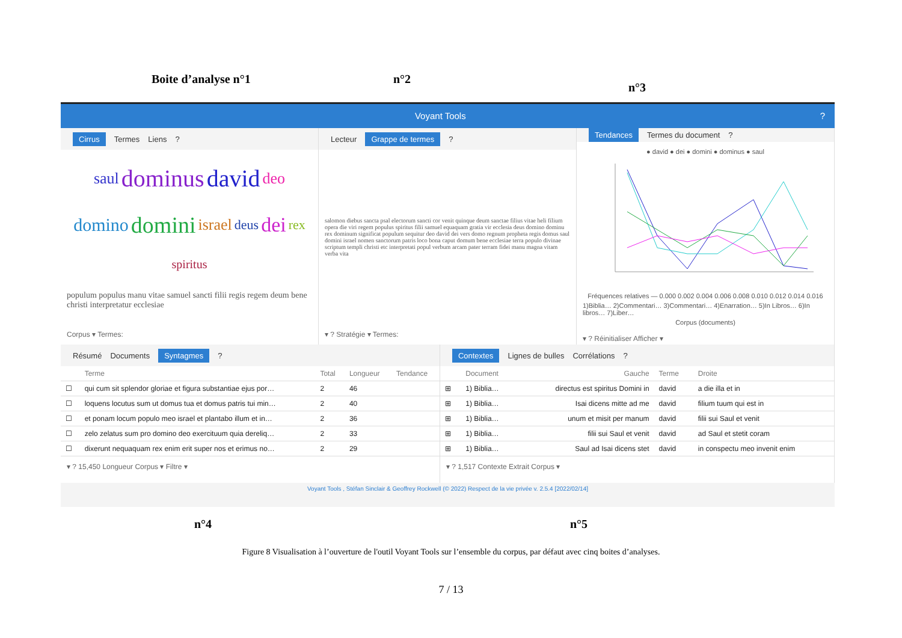Boite d’analyse n°1 n°2
n°3
Voyant Tools ?
Cirrus Termes Liens?
saul dominus david deo domino domini israel deus dei rex spiritus populum populus manu vitae samuel sancti filii regis regem deum bene christi interpretatur ecclesiae
Corpus ▾ Termes:
Lecteur Grappe de termes?
salomon diebus sancta psal electorum sancti cor venit quinque deum sanctae filius vitae heli filium opera die viri regem populus spiritus filii samuel equaquam gratia vir ecclesia deus domino dominu rex dominum significat populum sequitur deo david dei vers domo regnum propheta regis domus saul domini israel nomen sanctorum patris loco bona caput domum bene ecclesiae terra populo divinae scriptum templi christi etc interpretati popul verbum arcam pater terram fidei manu magna vitam verba vita
▾ ? Stratégie ▾ Termes:
Tendances Termes du document?
● david ● dei ● domini ● dominus ● saul
Fréquences relatives — 0.000 0.002 0.004 0.006 0.008 0.010 0.012 0.014 0.016
1)Biblia… 2)Commentari… 3)Commentari… 4)Enarration… 5)In Libros… 6)In libros… 7)Liber…
Corpus (documents)
▾ ? Réinitialiser Afficher ▾
Résumé Documents Syntagmes?
| | Terme | Total | Longueur | Tendance |
| --- | --- | --- | --- | --- |
| ☐ | qui cum sit splendor gloriae et figura substantiae ejus por… | 2 | 46 | |
| ☐ | loquens locutus sum ut domus tua et domus patris tui min… | 2 | 40 | |
| ☐ | et ponam locum populo meo israel et plantabo illum et in… | 2 | 36 | |
| ☐ | zelo zelatus sum pro domino deo exercituum quia dereliq… | 2 | 33 | |
| ☐ | dixerunt nequaquam rex enim erit super nos et erimus no… | 2 | 29 | |
▾ ? 15,450 Longueur Corpus ▾ Filtre ▾
Contextes Lignes de bulles Corrélations?
| | Document | Gauche | Terme | Droite |
| --- | --- | --- | --- | --- |
| ⊞ | 1) Biblia… | directus est spiritus Domini in | david | a die illa et in |
| ⊞ | 1) Biblia… | Isai dicens mitte ad me | david | filium tuum qui est in |
| ⊞ | 1) Biblia… | unum et misit per manum | david | filii sui Saul et venit |
| ⊞ | 1) Biblia… | filii sui Saul et venit | david | ad Saul et stetit coram |
| ⊞ | 1) Biblia… | Saul ad Isai dicens stet | david | in conspectu meo invenit enim |
▾ ? 1,517 Contexte Extrait Corpus ▾
Voyant Tools , Stéfan Sinclair & Geoffrey Rockwell (© 2022) Respect de la vie privée v. 2.5.4 [2022/02/14]
n°4 n°5
Figure 8 Visualisation à l’ouverture de l'outil Voyant Tools sur l’ensemble du corpus, par défaut avec cinq boites d’analyses.
7 / 13